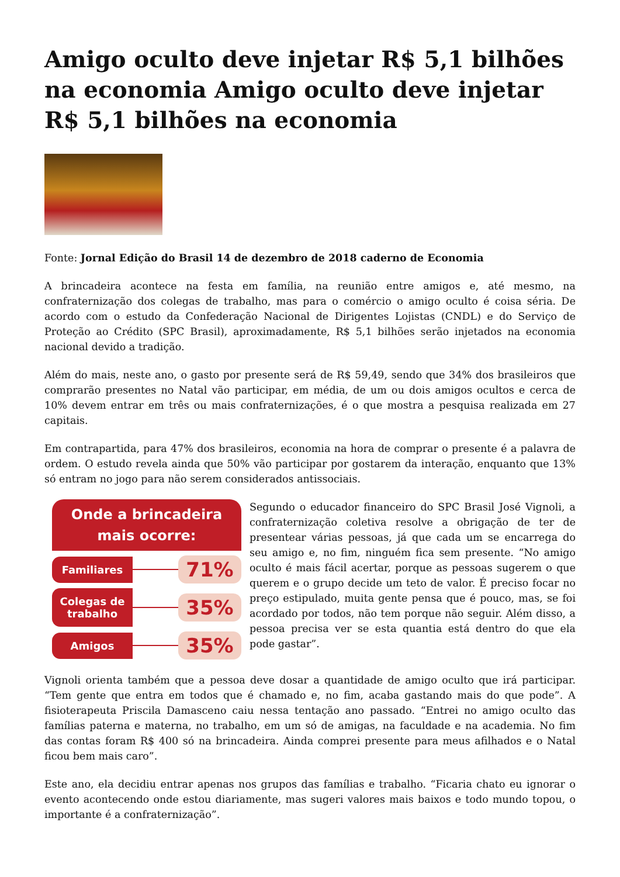Amigo oculto deve injetar R$ 5,1 bilhões na economia Amigo oculto deve injetar R$ 5,1 bilhões na economia
Fonte: Jornal Edição do Brasil 14 de dezembro de 2018 caderno de Economia
A brincadeira acontece na festa em família, na reunião entre amigos e, até mesmo, na confraternização dos colegas de trabalho, mas para o comércio o amigo oculto é coisa séria. De acordo com o estudo da Confederação Nacional de Dirigentes Lojistas (CNDL) e do Serviço de Proteção ao Crédito (SPC Brasil), aproximadamente, R$ 5,1 bilhões serão injetados na economia nacional devido a tradição.
Além do mais, neste ano, o gasto por presente será de R$ 59,49, sendo que 34% dos brasileiros que comprarão presentes no Natal vão participar, em média, de um ou dois amigos ocultos e cerca de 10% devem entrar em três ou mais confraternizações, é o que mostra a pesquisa realizada em 27 capitais.
Em contrapartida, para 47% dos brasileiros, economia na hora de comprar o presente é a palavra de ordem. O estudo revela ainda que 50% vão participar por gostarem da interação, enquanto que 13% só entram no jogo para não serem considerados antissociais.
Onde a brincadeira mais ocorre:
Familiares 71%
Colegas de trabalho 35%
Amigos 35%
Segundo o educador financeiro do SPC Brasil José Vignoli, a confraternização coletiva resolve a obrigação de ter de presentear várias pessoas, já que cada um se encarrega do seu amigo e, no fim, ninguém fica sem presente. “No amigo oculto é mais fácil acertar, porque as pessoas sugerem o que querem e o grupo decide um teto de valor. É preciso focar no preço estipulado, muita gente pensa que é pouco, mas, se foi acordado por todos, não tem porque não seguir. Além disso, a pessoa precisa ver se esta quantia está dentro do que ela pode gastar”.
Vignoli orienta também que a pessoa deve dosar a quantidade de amigo oculto que irá participar. “Tem gente que entra em todos que é chamado e, no fim, acaba gastando mais do que pode”. A fisioterapeuta Priscila Damasceno caiu nessa tentação ano passado. “Entrei no amigo oculto das famílias paterna e materna, no trabalho, em um só de amigas, na faculdade e na academia. No fim das contas foram R$ 400 só na brincadeira. Ainda comprei presente para meus afilhados e o Natal ficou bem mais caro”.
Este ano, ela decidiu entrar apenas nos grupos das famílias e trabalho. “Ficaria chato eu ignorar o evento acontecendo onde estou diariamente, mas sugeri valores mais baixos e todo mundo topou, o importante é a confraternização”.